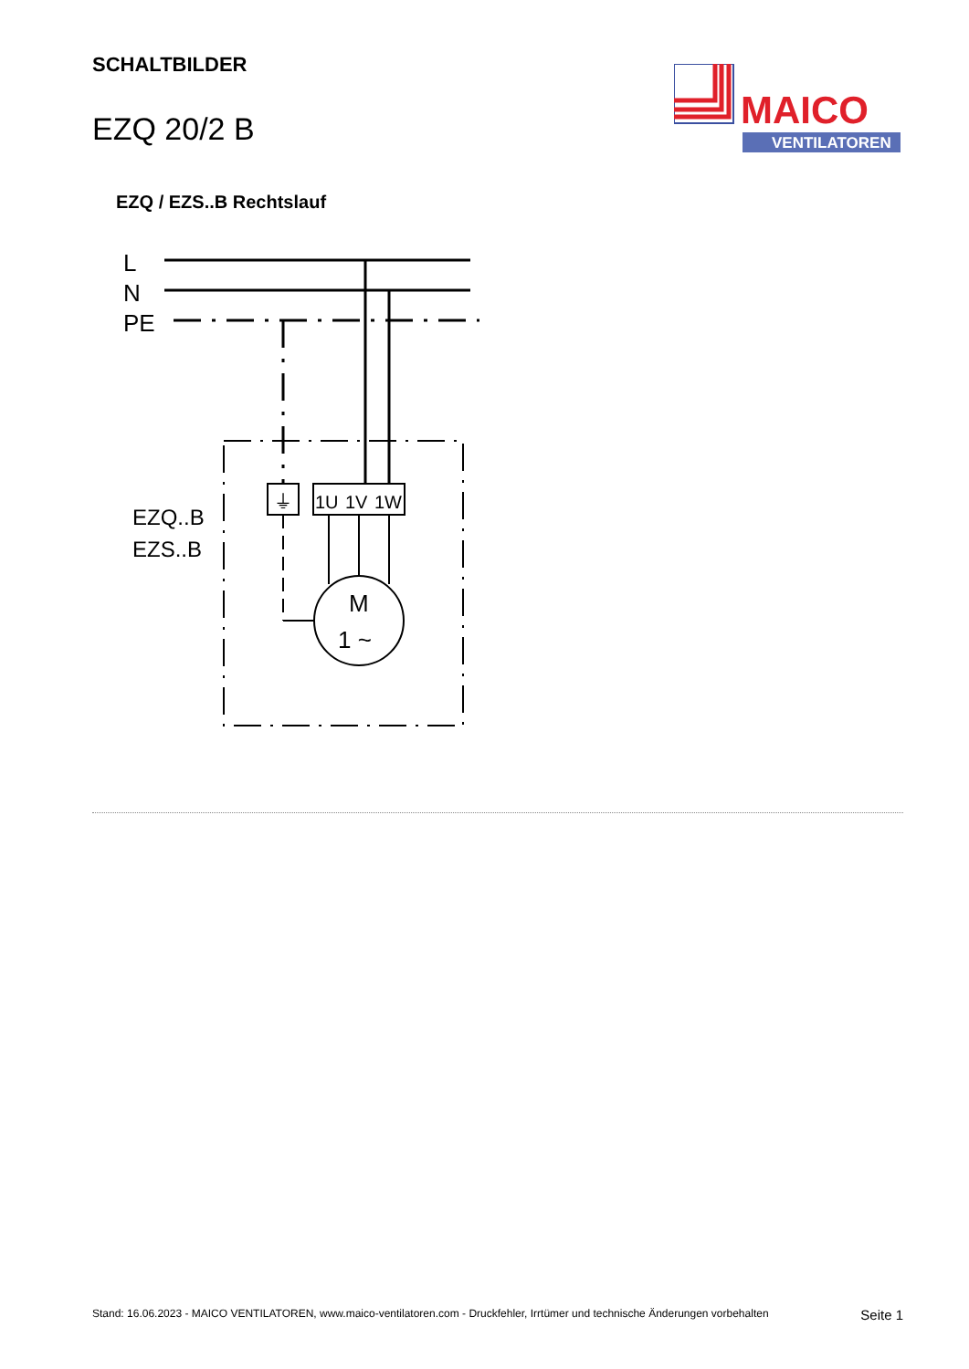SCHALTBILDER
EZQ 20/2 B
MAICO
VENTILATOREN
EZQ / EZS..B Rechtslauf
L
N
PE
EZQ..B
EZS..B
⏚
1U
1V
1W
M
1 ~
Stand: 16.06.2023 - MAICO VENTILATOREN, www.maico-ventilatoren.com - Druckfehler, Irrtümer und technische Änderungen vorbehalten Seite 1